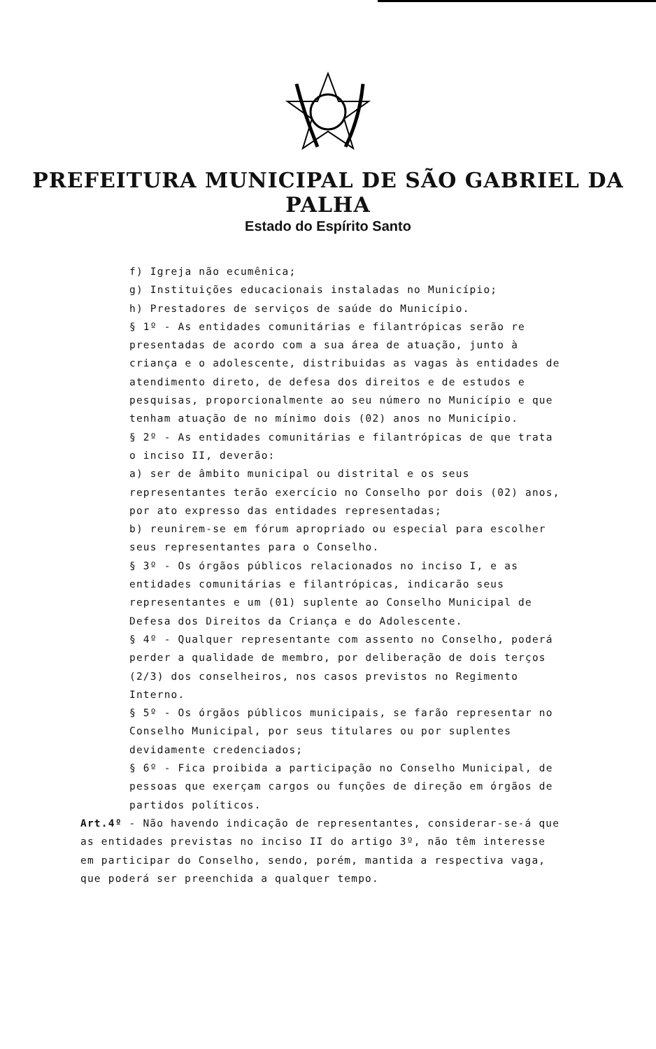PREFEITURA MUNICIPAL DE SÃO GABRIEL DA PALHA
Estado do Espírito Santo
f) Igreja não ecumênica;
g) Instituições educacionais instaladas no Município;
h) Prestadores de serviços de saúde do Município.
§ 1º - As entidades comunitárias e filantrópicas serão re presentadas de acordo com a sua área de atuação, junto à criança e o adolescente, distribuidas as vagas às entidades de atendimento direto, de defesa dos direitos e de estudos e pesquisas, proporcionalmente ao seu número no Município e que tenham atuação de no mínimo dois (02) anos no Município.
§ 2º - As entidades comunitárias e filantrópicas de que trata o inciso II, deverão:
a) ser de âmbito municipal ou distrital e os seus representantes terão exercício no Conselho por dois (02) anos, por ato expresso das entidades representadas;
b) reunirem-se em fórum apropriado ou especial para escolher seus representantes para o Conselho.
§ 3º - Os órgãos públicos relacionados no inciso I, e as entidades comunitárias e filantrópicas, indicarão seus representantes e um (01) suplente ao Conselho Municipal de Defesa dos Direitos da Criança e do Adolescente.
§ 4º - Qualquer representante com assento no Conselho, poderá perder a qualidade de membro, por deliberação de dois terços (2/3) dos conselheiros, nos casos previstos no Regimento Interno.
§ 5º - Os órgãos públicos municipais, se farão representar no Conselho Municipal, por seus titulares ou por suplentes devidamente credenciados;
§ 6º - Fica proibida a participação no Conselho Municipal, de pessoas que exerçam cargos ou funções de direção em órgãos de partidos políticos.
Art.4º - Não havendo indicação de representantes, considerar-se-á que as entidades previstas no inciso II do artigo 3º, não têm interesse em participar do Conselho, sendo, porém, mantida a respectiva vaga, que poderá ser preenchida a qualquer tempo.